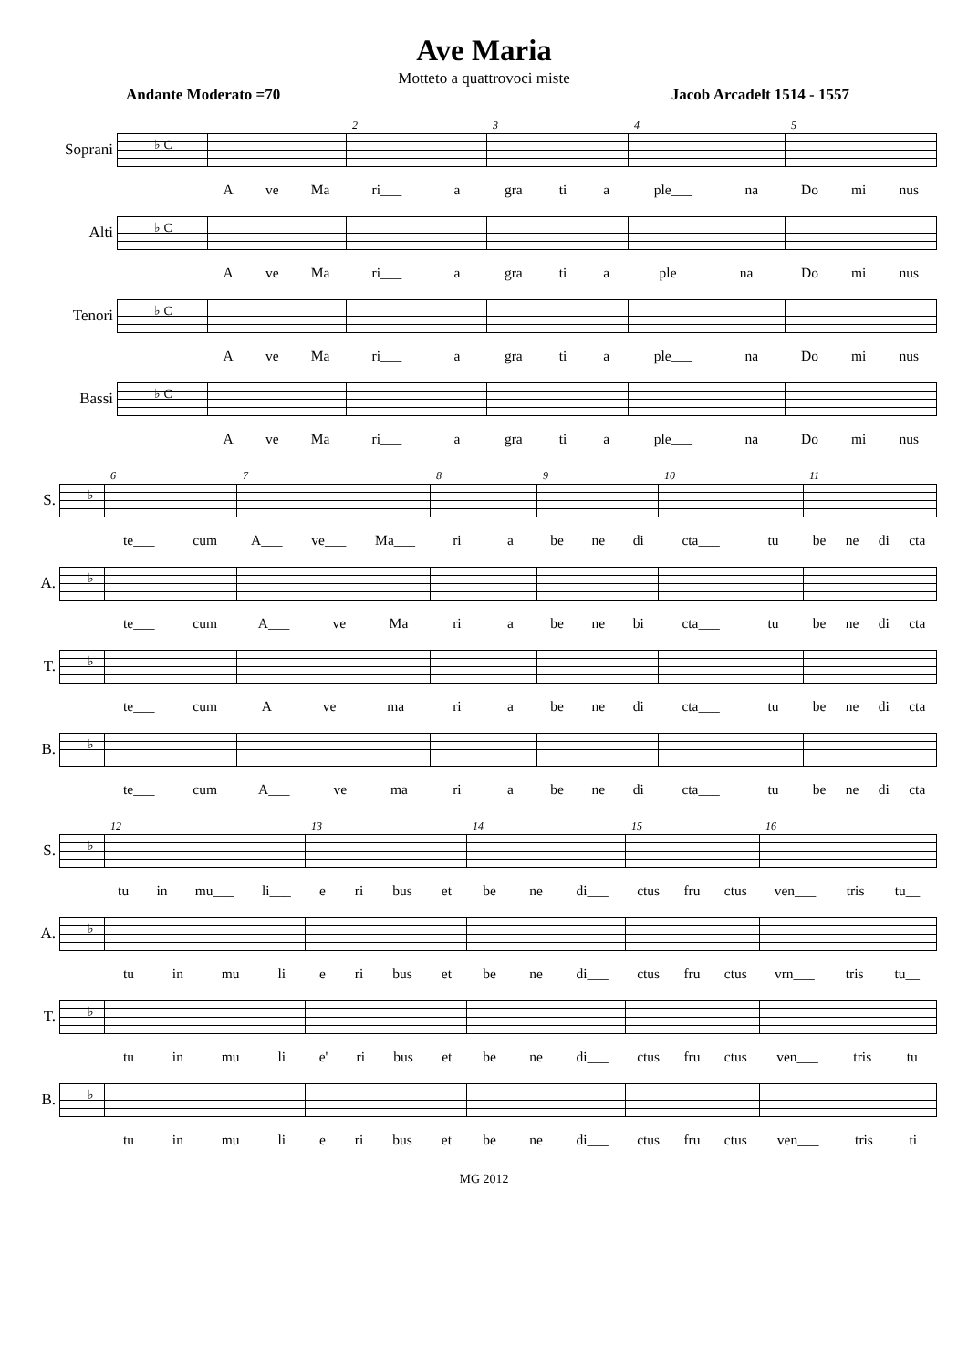Ave Maria
Motteto a quattrovoci miste
Andante Moderato =70 Jacob Arcadelt 1514 - 1557
Soprani
♭ C
2
3
4
5
A ve Ma ri___ a gra ti a ple___ na Do mi nus
Alti
♭ C
A ve Ma ri___ a gra ti a ple na Do mi nus
Tenori
♭ C
A ve Ma ri___ a gra ti a ple___ na Do mi nus
Bassi
♭ C
A ve Ma ri___ a gra ti a ple___ na Do mi nus
S.
♭
6
7
8
9
10
11
te___ cum A___ ve___ Ma___ ri a be ne di cta___ tu be ne di cta
A.
♭
te___ cum A___ ve Ma ri a be ne bi cta___ tu be ne di cta
T.
♭
te___ cum A ve ma ri a be ne di cta___ tu be ne di cta
B.
♭
te___ cum A___ ve ma ri a be ne di cta___ tu be ne di cta
S.
♭
12
13
14
15
16
tu in mu___ li___ e ri bus et be ne di___ ctus fru ctus ven___ tris tu__
A.
♭
tu in mu li e ri bus et be ne di___ ctus fru ctus vrn___ tris tu__
T.
♭
tu in mu li e' ri bus et be ne di___ ctus fru ctus ven___ tris tu
B.
♭
tu in mu li e ri bus et be ne di___ ctus fru ctus ven___ tris ti
MG 2012